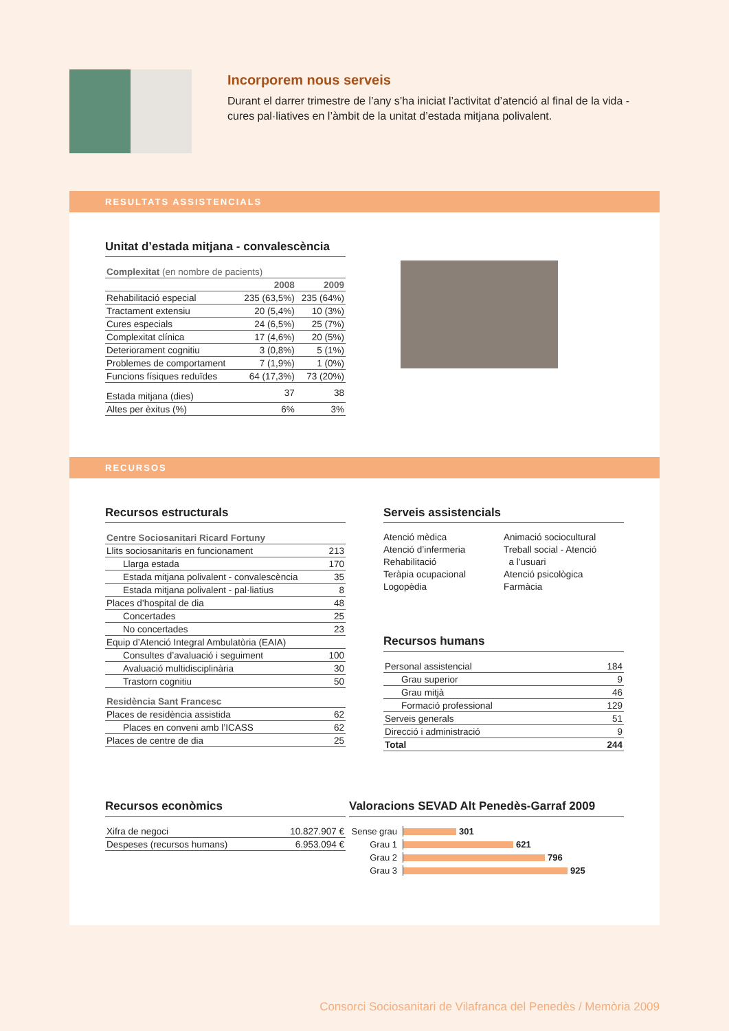Incorporem nous serveis
Durant el darrer trimestre de l’any s’ha iniciat l’activitat d’atenció al final de la vida - cures pal·liatives en l’àmbit de la unitat d’estada mitjana polivalent.
RESULTATS ASSISTENCIALS
Unitat d’estada mitjana - convalescència
| Complexitat (en nombre de pacients) | | |
| | 2008 | 2009 |
| Rehabilitació especial | 235 (63,5%) | 235 (64%) |
| Tractament extensiu | 20 (5,4%) | 10 (3%) |
| Cures especials | 24 (6,5%) | 25 (7%) |
| Complexitat clínica | 17 (4,6%) | 20 (5%) |
| Deteriorament cognitiu | 3 (0,8%) | 5 (1%) |
| Problemes de comportament | 7 (1,9%) | 1 (0%) |
| Funcions físiques reduïdes | 64 (17,3%) | 73 (20%) |
| Estada mitjana (dies) | 37 | 38 |
| Altes per èxitus (%) | 6% | 3% |
RECURSOS
Recursos estructurals
| Centre Sociosanitari Ricard Fortuny | |
| Llits sociosanitaris en funcionament | 213 |
| Llarga estada | 170 |
| Estada mitjana polivalent - convalescència | 35 |
| Estada mitjana polivalent - pal·liatius | 8 |
| Places d’hospital de dia | 48 |
| Concertades | 25 |
| No concertades | 23 |
| Equip d’Atenció Integral Ambulatòria (EAIA) | |
| Consultes d’avaluació i seguiment | 100 |
| Avaluació multidisciplinària | 30 |
| Trastorn cognitiu | 50 |
| Residència Sant Francesc | |
| Places de residència assistida | 62 |
| Places en conveni amb l’ICASS | 62 |
| Places de centre de dia | 25 |
Serveis assistencials
Atenció mèdica
Atenció d’infermeria
Rehabilitació
Teràpia ocupacional
Logopèdia
Animació sociocultural
Treball social - Atenció
a l’usuari
Atenció psicològica
Farmàcia
Recursos humans
| Personal assistencial | 184 |
| Grau superior | 9 |
| Grau mitjà | 46 |
| Formació professional | 129 |
| Serveis generals | 51 |
| Direcció i administració | 9 |
| Total | 244 |
Recursos econòmics
| Xifra de negoci | 10.827.907 € |
| Despeses (recursos humans) | 6.953.094 € |
Valoracions SEVAD Alt Penedès-Garraf 2009
Sense grau 301
Grau 1 621
Grau 2 796
Grau 3 925
Consorci Sociosanitari de Vilafranca del Penedès / Memòria 2009